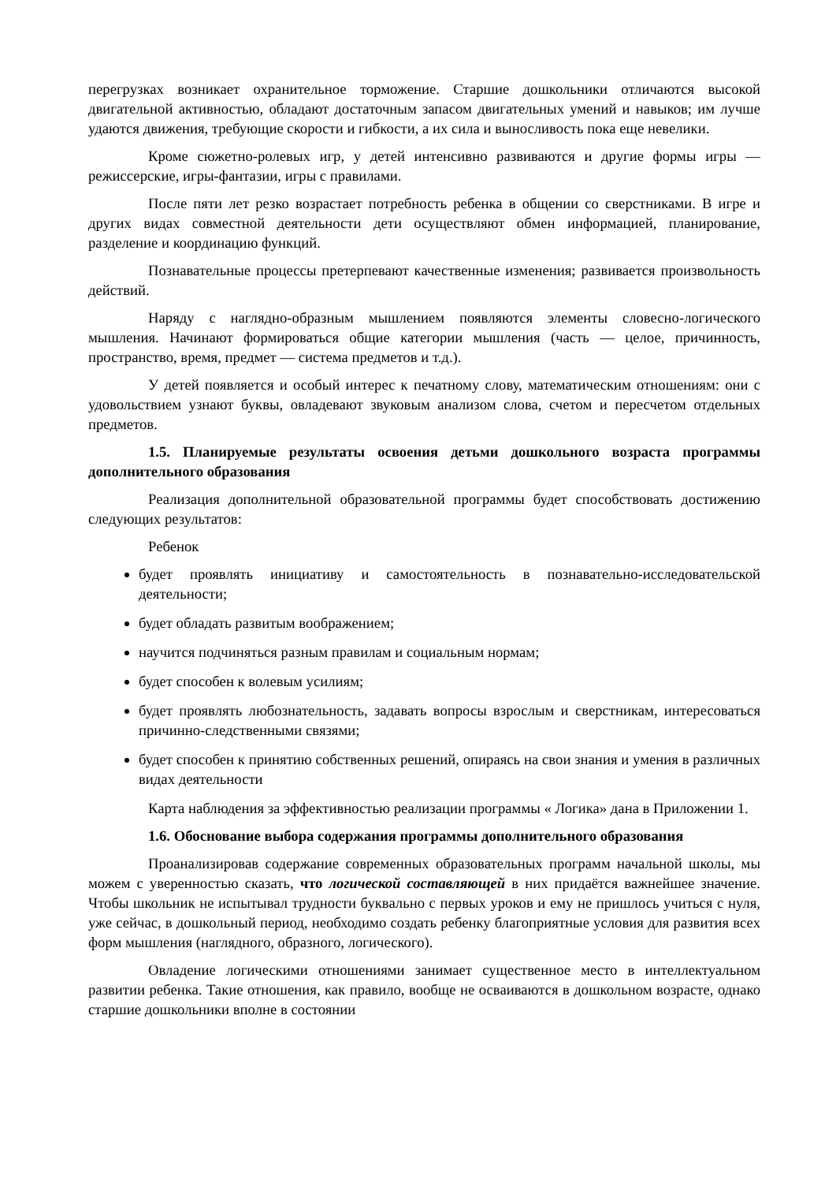перегрузках возникает охранительное торможение. Старшие дошкольники отличаются высокой двигательной активностью, обладают достаточным запасом двигательных умений и навыков; им лучше удаются движения, требующие скорости и гибкости, а их сила и выносливость пока еще невелики.
Кроме сюжетно-ролевых игр, у детей интенсивно развиваются и другие формы игры — режиссерские, игры-фантазии, игры с правилами.
После пяти лет резко возрастает потребность ребенка в общении со сверстниками. В игре и других видах совместной деятельности дети осуществляют обмен информацией, планирование, разделение и координацию функций.
Познавательные процессы претерпевают качественные изменения; развивается произвольность действий.
Наряду с наглядно-образным мышлением появляются элементы словесно-логического мышления. Начинают формироваться общие категории мышления (часть — целое, причинность, пространство, время, предмет — система предметов и т.д.).
У детей появляется и особый интерес к печатному слову, математическим отношениям: они с удовольствием узнают буквы, овладевают звуковым анализом слова, счетом и пересчетом отдельных предметов.
1.5. Планируемые результаты освоения детьми дошкольного возраста программы дополнительного образования
Реализация дополнительной образовательной программы будет способствовать достижению следующих результатов:
Ребенок
будет проявлять инициативу и самостоятельность в познавательно-исследовательской деятельности;
будет обладать развитым воображением;
научится подчиняться разным правилам и социальным нормам;
будет способен к волевым усилиям;
будет проявлять любознательность, задавать вопросы взрослым и сверстникам, интересоваться причинно-следственными связями;
будет способен к принятию собственных решений, опираясь на свои знания и умения в различных видах деятельности
Карта наблюдения за эффективностью реализации программы « Логика» дана в Приложении 1.
1.6. Обоснование выбора содержания программы дополнительного образования
Проанализировав содержание современных образовательных программ начальной школы, мы можем с уверенностью сказать, что логической составляющей в них придаётся важнейшее значение. Чтобы школьник не испытывал трудности буквально с первых уроков и ему не пришлось учиться с нуля, уже сейчас, в дошкольный период, необходимо создать ребенку благоприятные условия для развития всех форм мышления (наглядного, образного, логического).
Овладение логическими отношениями занимает существенное место в интеллектуальном развитии ребенка. Такие отношения, как правило, вообще не осваиваются в дошкольном возрасте, однако старшие дошкольники вполне в состоянии